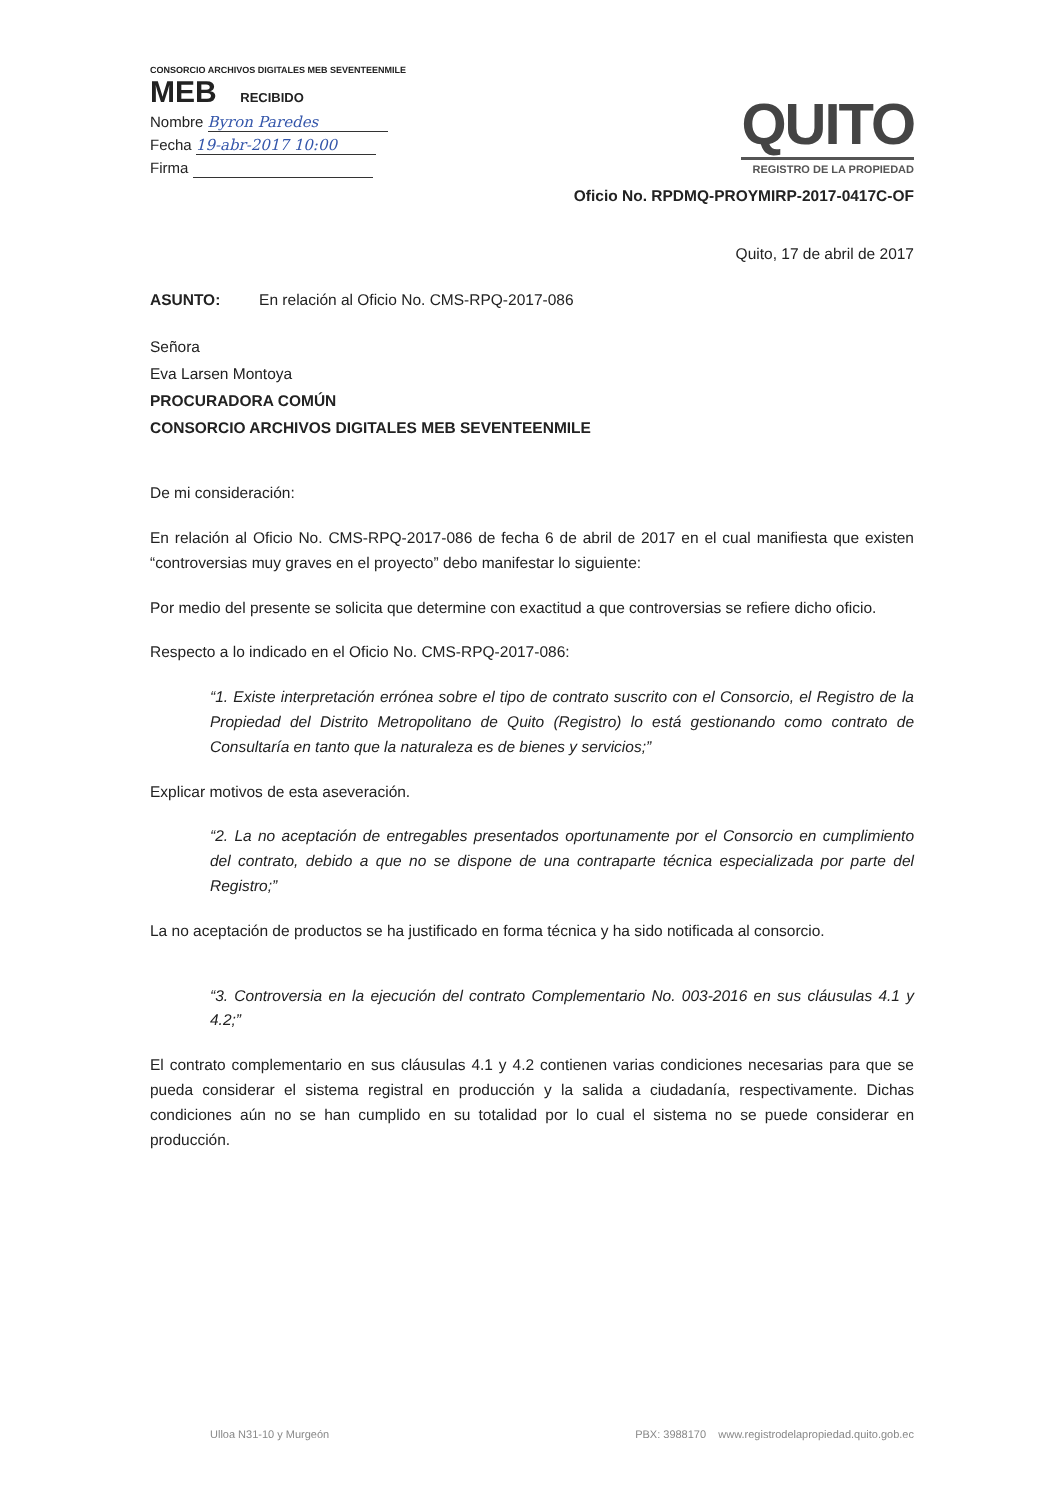CONSORCIO ARCHIVOS DIGITALES MEB SEVENTEENMILE
MEB RECIBIDO
Nombre Byron Paredes
Fecha 19-abr-2017 10:00
Firma
QUITO
REGISTRO DE LA PROPIEDAD
Oficio No. RPDMQ-PROYMIRP-2017-0417C-OF
Quito, 17 de abril de 2017
ASUNTO: En relación al Oficio No. CMS-RPQ-2017-086
Señora
Eva Larsen Montoya
PROCURADORA COMÚN
CONSORCIO ARCHIVOS DIGITALES MEB SEVENTEENMILE
De mi consideración:
En relación al Oficio No. CMS-RPQ-2017-086 de fecha 6 de abril de 2017 en el cual manifiesta que existen “controversias muy graves en el proyecto” debo manifestar lo siguiente:
Por medio del presente se solicita que determine con exactitud a que controversias se refiere dicho oficio.
Respecto a lo indicado en el Oficio No. CMS-RPQ-2017-086:
“1. Existe interpretación errónea sobre el tipo de contrato suscrito con el Consorcio, el Registro de la Propiedad del Distrito Metropolitano de Quito (Registro) lo está gestionando como contrato de Consultaría en tanto que la naturaleza es de bienes y servicios;”
Explicar motivos de esta aseveración.
“2. La no aceptación de entregables presentados oportunamente por el Consorcio en cumplimiento del contrato, debido a que no se dispone de una contraparte técnica especializada por parte del Registro;”
La no aceptación de productos se ha justificado en forma técnica y ha sido notificada al consorcio.
“3. Controversia en la ejecución del contrato Complementario No. 003-2016 en sus cláusulas 4.1 y 4.2;”
El contrato complementario en sus cláusulas 4.1 y 4.2 contienen varias condiciones necesarias para que se pueda considerar el sistema registral en producción y la salida a ciudadanía, respectivamente. Dichas condiciones aún no se han cumplido en su totalidad por lo cual el sistema no se puede considerar en producción.
Ulloa N31-10 y Murgeón PBX: 3988170 www.registrodelapropiedad.quito.gob.ec